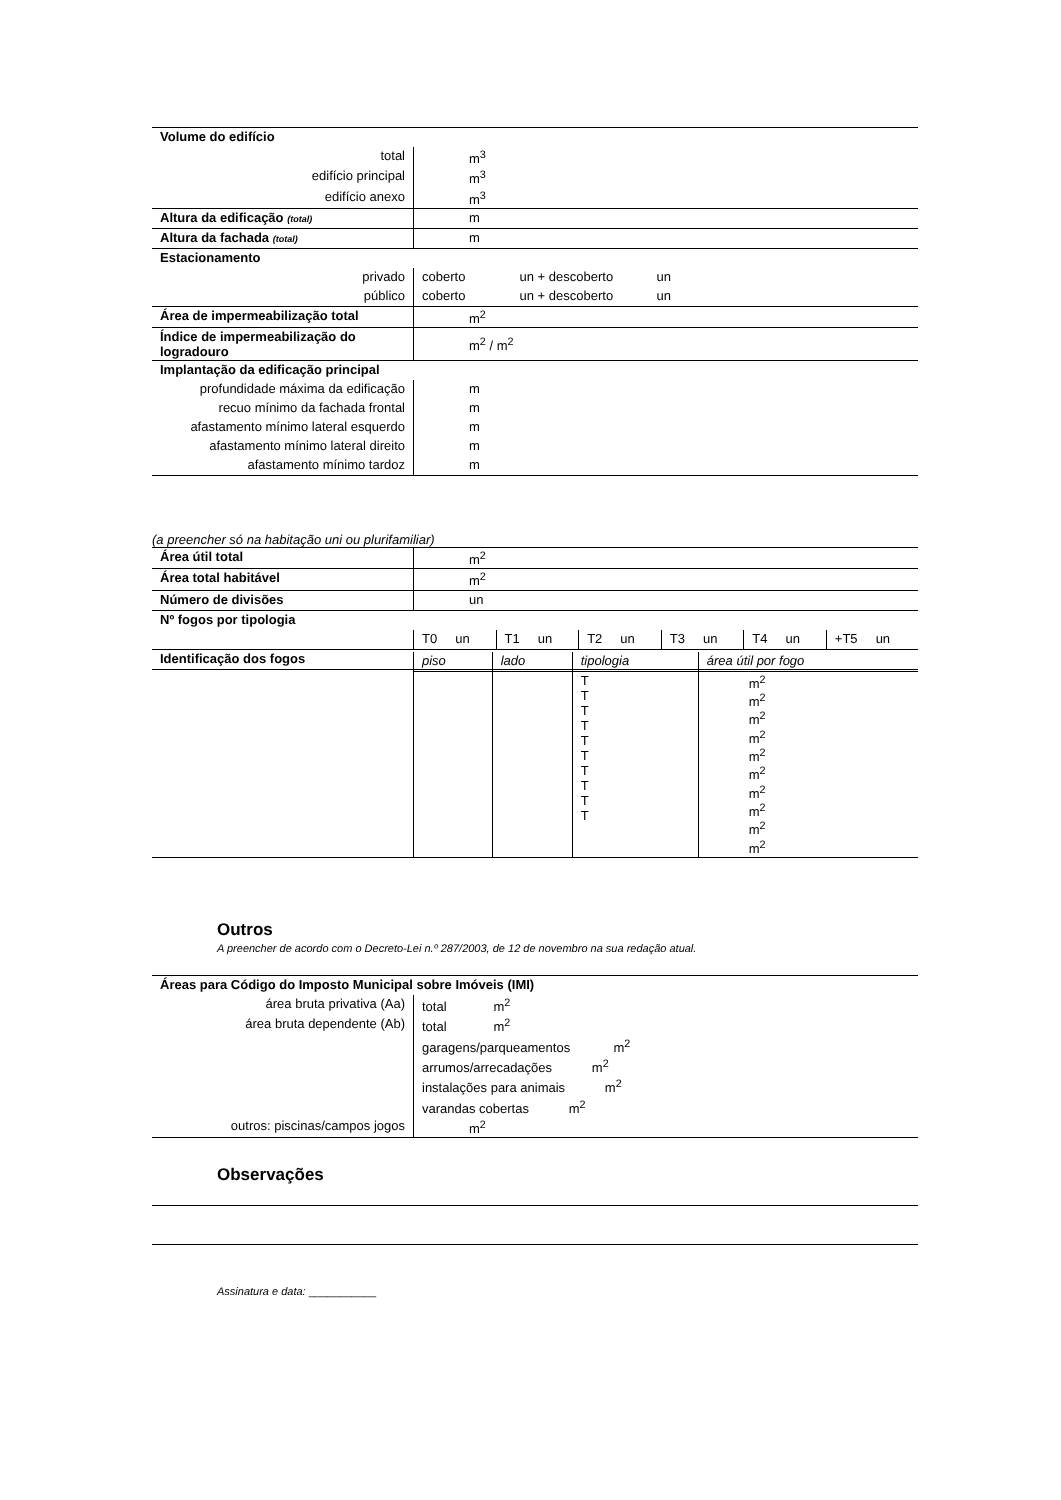| Volume do edifício | |
| total | m<sup>3</sup> |
| edifício principal | m<sup>3</sup> |
| edifício anexo | m<sup>3</sup> |
| Altura da edificação (total) | m |
| Altura da fachada (total) | m |
| Estacionamento | |
| privado | coberto un + descoberto un |
| público | coberto un + descoberto un |
| Área de impermeabilização total | m<sup>2</sup> |
| Índice de impermeabilização do logradouro | m<sup>2</sup> / m<sup>2</sup> |
| Implantação da edificação principal | |
| profundidade máxima da edificação | m |
| recuo mínimo da fachada frontal | m |
| afastamento mínimo lateral esquerdo | m |
| afastamento mínimo lateral direito | m |
| afastamento mínimo tardoz | m |
(a preencher só na habitação uni ou plurifamiliar)
| Área útil total | m<sup>2</sup> | | | | | |
| Área total habitável | m<sup>2</sup> | | | | | |
| Número de divisões | un | | | | | |
| Nº fogos por tipologia | | | | | | |
| | T0 un | T1 un | T2 un | T3 un | T4 un | +T5 un |
| Identificação dos fogos | | | | | | |
| | piso | lado | tipologia | área útil por fogo |
| | | | T T T T T T T T T T | m<sup>2</sup> m<sup>2</sup> m<sup>2</sup> m<sup>2</sup> m<sup>2</sup> m<sup>2</sup> m<sup>2</sup> m<sup>2</sup> m<sup>2</sup> m<sup>2</sup> |
Outros
A preencher de acordo com o Decreto-Lei n.º 287/2003, de 12 de novembro na sua redação atual.
| Áreas para Código do Imposto Municipal sobre Imóveis (IMI) | |
| área bruta privativa (Aa) | total m<sup>2</sup> |
| área bruta dependente (Ab) | total m<sup>2</sup> |
| | garagens/parqueamentos m<sup>2</sup> |
| | arrumos/arrecadações m<sup>2</sup> |
| | instalações para animais m<sup>2</sup> |
| | varandas cobertas m<sup>2</sup> |
| outros: piscinas/campos jogos | m<sup>2</sup> |
Observações
Assinatura e data: ___________